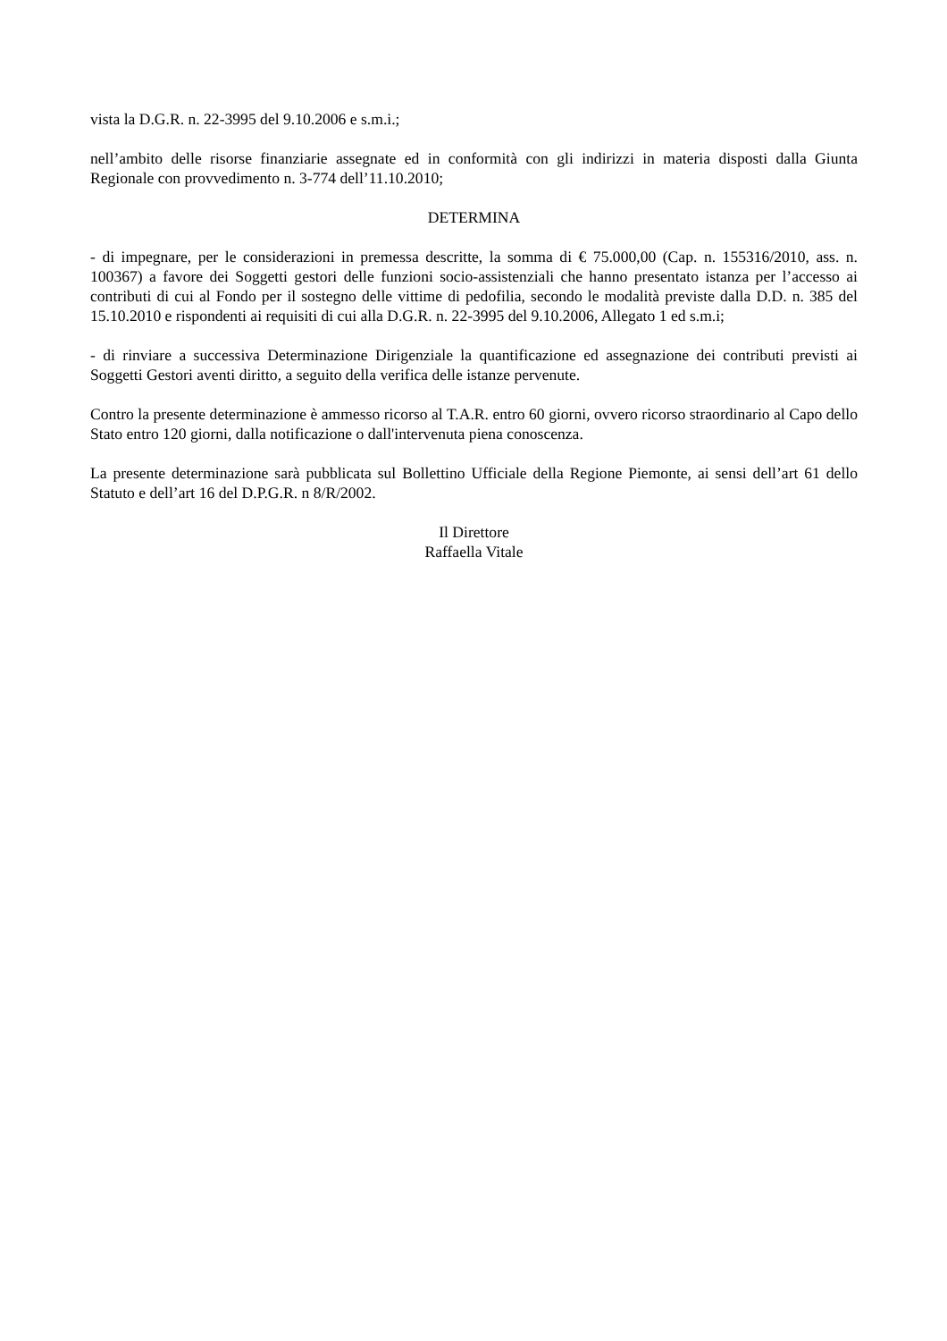vista la D.G.R. n. 22-3995 del 9.10.2006 e s.m.i.;
nell’ambito delle risorse finanziarie assegnate ed in conformità con gli indirizzi in materia disposti dalla Giunta Regionale con provvedimento n. 3-774 dell’11.10.2010;
DETERMINA
- di impegnare, per le considerazioni in premessa descritte, la somma di € 75.000,00 (Cap. n. 155316/2010, ass. n. 100367) a favore dei Soggetti gestori delle funzioni socio-assistenziali che hanno presentato istanza per l’accesso ai contributi di cui al Fondo per il sostegno delle vittime di pedofilia, secondo le modalità previste dalla D.D. n. 385 del 15.10.2010 e rispondenti ai requisiti di cui alla D.G.R. n. 22-3995 del 9.10.2006, Allegato 1 ed s.m.i;
- di rinviare a successiva Determinazione Dirigenziale la quantificazione ed assegnazione dei contributi previsti ai Soggetti Gestori aventi diritto, a seguito della verifica delle istanze pervenute.
Contro la presente determinazione è ammesso ricorso al T.A.R. entro 60 giorni, ovvero ricorso straordinario al Capo dello Stato entro 120 giorni, dalla notificazione o dall'intervenuta piena conoscenza.
La presente determinazione sarà pubblicata sul Bollettino Ufficiale della Regione Piemonte, ai sensi dell’art 61 dello Statuto e dell’art 16 del D.P.G.R. n 8/R/2002.
Il Direttore
Raffaella Vitale